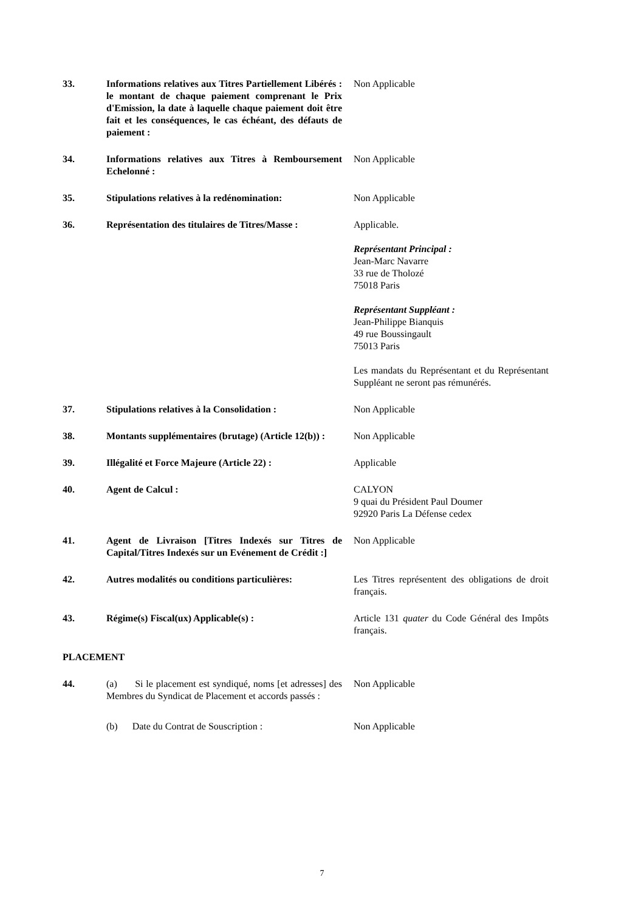33. Informations relatives aux Titres Partiellement Libérés : le montant de chaque paiement comprenant le Prix d'Emission, la date à laquelle chaque paiement doit être fait et les conséquences, le cas échéant, des défauts de paiement :
Non Applicable
34. Informations relatives aux Titres à Remboursement Echelonné :
Non Applicable
35. Stipulations relatives à la redénomination:
Non Applicable
36. Représentation des titulaires de Titres/Masse :
Applicable.
Représentant Principal :
Jean-Marc Navarre
33 rue de Tholozé
75018 Paris
Représentant Suppléant :
Jean-Philippe Bianquis
49 rue Boussingault
75013 Paris
Les mandats du Représentant et du Représentant Suppléant ne seront pas rémunérés.
37. Stipulations relatives à la Consolidation :
Non Applicable
38. Montants supplémentaires (brutage) (Article 12(b)) :
Non Applicable
39. Illégalité et Force Majeure (Article 22) :
Applicable
40. Agent de Calcul : CALYON
9 quai du Président Paul Doumer
92920 Paris La Défense cedex
41. Agent de Livraison [Titres Indexés sur Titres de Capital/Titres Indexés sur un Evénement de Crédit :]
Non Applicable
42. Autres modalités ou conditions particulières:
Les Titres représentent des obligations de droit français.
43. Régime(s) Fiscal(ux) Applicable(s) : Article 131 quater du Code Général des Impôts français.
PLACEMENT
44. (a) Si le placement est syndiqué, noms [et adresses] des Membres du Syndicat de Placement et accords passés :
Non Applicable
(b) Date du Contrat de Souscription :
Non Applicable
7